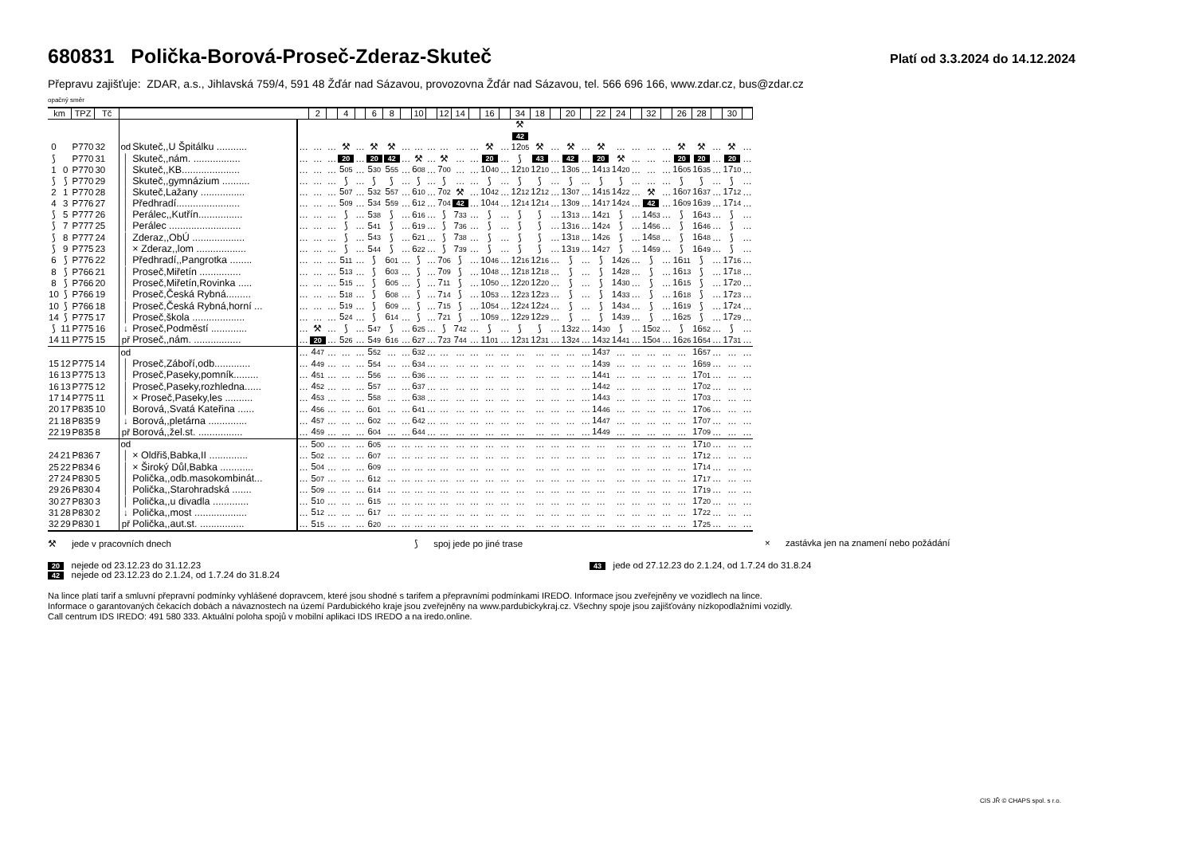680831 Polička-Borová-Proseč-Zderaz-Skuteč
Platí od 3.3.2024 do 14.12.2024
Přepravu zajišťuje: ZDAR, a.s., Jihlavská 759/4, 591 48 Žďár nad Sázavou, provozovna Žďár nad Sázavou, tel. 566 696 166, www.zdar.cz, bus@zdar.cz
opačný směr
| km | | TPZ | Tč | | | | 2 | | 4 | | 6 | 8 | | 10 | | 12 | 14 | | 16 | | 34 | 18 | | 20 | | 22 | 24 | | 32 | | 26 | 28 | | 30 | |
| --- | --- | --- | --- | --- | --- | --- | --- | --- | --- | --- | --- | --- | --- | --- | --- | --- | --- | --- | --- | --- | --- | --- | --- | --- | --- | --- | --- | --- | --- | --- | --- | --- | --- | --- | --- |
| | | | | | | | | | | | | | | | | | | | | | ⚒ 42 | | | | | | | | | | | | | | |
| 0 | | P770 | 32 | od | Skuteč,,U Špitálku ........... | … | … | … | ⚒ | … | ⚒ | ⚒ | … | … | … | … | … | … | ⚒ | … | 12 05 | ⚒ | … | ⚒ | … | ⚒ | … | … | … | … | ⚒ | ⚒ | … | ⚒ | … |
| ⟆ | | P770 | 31 | │ | Skuteč,,nám. ................. | … | … | … | 20 | … | 20 | 42 | … | ⚒ | … | ⚒ | … | … | 20 | … | ⟆ | 43 | … | 42 | … | 20 | ⚒ | … | … | … | 20 | 20 | … | 20 | … |
| 1 | 0 | P770 | 30 | │ | Skuteč,,KB..................... | … | … | … | 5 05 | … | 5 30 | 5 55 | … | 6 08 | … | 7 00 | … | … | 10 40 | … | 12 10 | 12 10 | … | 13 05 | … | 14 13 | 14 20 | … | … | … | 16 05 | 16 35 | … | 17 10 | … |
| ⟆ | ⟆ | P770 | 29 | │ | Skuteč,,gymnázium .......... | … | … | … | ⟆ | … | ⟆ | ⟆ | … | ⟆ | … | ⟆ | … | … | ⟆ | … | ⟆ | ⟆ | … | ⟆ | … | ⟆ | ⟆ | … | … | … | ⟆ | ⟆ | … | ⟆ | … |
| 2 | 1 | P770 | 28 | │ | Skuteč,Lažany ................ | … | … | … | 5 07 | … | 5 32 | 5 57 | … | 6 10 | … | 7 02 | ⚒ | … | 10 42 | … | 12 12 | 12 12 | … | 13 07 | … | 14 15 | 14 22 | … | ⚒ | … | 16 07 | 16 37 | … | 17 12 | … |
| 4 | 3 | P776 | 27 | │ | Předhradí....................... | … | … | … | 5 09 | … | 5 34 | 5 59 | … | 6 12 | … | 7 04 | 42 | … | 10 44 | … | 12 14 | 12 14 | … | 13 09 | … | 14 17 | 14 24 | … | 42 | … | 16 09 | 16 39 | … | 17 14 | … |
| ⟆ | 5 | P777 | 26 | │ | Perálec,,Kutřín................ | … | … | … | ⟆ | … | 5 38 | ⟆ | … | 6 16 | … | ⟆ | 7 33 | … | ⟆ | … | ⟆ | ⟆ | … | 13 13 | … | 14 21 | ⟆ | … | 14 53 | … | ⟆ | 16 43 | … | ⟆ | … |
| ⟆ | 7 | P777 | 25 | │ | Perálec .......................... | … | … | … | ⟆ | … | 5 41 | ⟆ | … | 6 19 | … | ⟆ | 7 36 | … | ⟆ | … | ⟆ | ⟆ | … | 13 16 | … | 14 24 | ⟆ | … | 14 56 | … | ⟆ | 16 46 | … | ⟆ | … |
| ⟆ | 8 | P777 | 24 | │ | Zderaz,,ObÚ ................... | … | … | … | ⟆ | … | 5 43 | ⟆ | … | 6 21 | … | ⟆ | 7 38 | … | ⟆ | … | ⟆ | ⟆ | … | 13 18 | … | 14 26 | ⟆ | … | 14 58 | … | ⟆ | 16 48 | … | ⟆ | … |
| ⟆ | 9 | P775 | 23 | │ | × Zderaz,,lom .................. | … | … | … | ⟆ | … | 5 44 | ⟆ | … | 6 22 | … | ⟆ | 7 39 | … | ⟆ | … | ⟆ | ⟆ | … | 13 19 | … | 14 27 | ⟆ | … | 14 59 | … | ⟆ | 16 49 | … | ⟆ | … |
| 6 | ⟆ | P776 | 22 | │ | Předhradí,,Pangrotka ........ | … | … | … | 5 11 | … | ⟆ | 6 01 | … | ⟆ | … | 7 06 | ⟆ | … | 10 46 | … | 12 16 | 12 16 | … | ⟆ | … | ⟆ | 14 26 | … | ⟆ | … | 16 11 | ⟆ | … | 17 16 | … |
| 8 | ⟆ | P766 | 21 | │ | Proseč,Miřetín ............... | … | … | … | 5 13 | … | ⟆ | 6 03 | … | ⟆ | … | 7 09 | ⟆ | … | 10 48 | … | 12 18 | 12 18 | … | ⟆ | … | ⟆ | 14 28 | … | ⟆ | … | 16 13 | ⟆ | … | 17 18 | … |
| 8 | ⟆ | P766 | 20 | │ | Proseč,Miřetín,Rovinka ..... | … | … | … | 5 15 | … | ⟆ | 6 05 | … | ⟆ | … | 7 11 | ⟆ | … | 10 50 | … | 12 20 | 12 20 | … | ⟆ | … | ⟆ | 14 30 | … | ⟆ | … | 16 15 | ⟆ | … | 17 20 | … |
| 10 | ⟆ | P766 | 19 | │ | Proseč,Česká Rybná......... | … | … | … | 5 18 | … | ⟆ | 6 08 | … | ⟆ | … | 7 14 | ⟆ | … | 10 53 | … | 12 23 | 12 23 | … | ⟆ | … | ⟆ | 14 33 | … | ⟆ | … | 16 18 | ⟆ | … | 17 23 | … |
| 10 | ⟆ | P766 | 18 | │ | Proseč,Česká Rybná,horní ... | … | … | … | 5 19 | … | ⟆ | 6 09 | … | ⟆ | … | 7 15 | ⟆ | … | 10 54 | … | 12 24 | 12 24 | … | ⟆ | … | ⟆ | 14 34 | … | ⟆ | … | 16 19 | ⟆ | … | 17 24 | … |
| 14 | ⟆ | P775 | 17 | │ | Proseč,škola ................... | … | … | … | 5 24 | … | ⟆ | 6 14 | … | ⟆ | … | 7 21 | ⟆ | … | 10 59 | … | 12 29 | 12 29 | … | ⟆ | … | ⟆ | 14 39 | … | ⟆ | … | 16 25 | ⟆ | … | 17 29 | … |
| ⟆ | 11 | P775 | 16 | ↓ | Proseč,Podměstí ............. | … | ⚒ | … | ⟆ | … | 5 47 | ⟆ | … | 6 25 | … | ⟆ | 7 42 | … | ⟆ | … | ⟆ | ⟆ | … | 13 22 | … | 14 30 | ⟆ | … | 15 02 | … | ⟆ | 16 52 | … | ⟆ | … |
| 14 | 11 | P775 | 15 | př | Proseč,,nám. ................. | … | 20 | … | 5 26 | … | 5 49 | 6 16 | … | 6 27 | … | 7 23 | 7 44 | … | 11 01 | … | 12 31 | 12 31 | … | 13 24 | … | 14 32 | 14 41 | … | 15 04 | … | 16 26 | 16 54 | … | 17 31 | … |
| | | | | od | | … | 4 47 | … | … | … | 5 52 | … | … | 6 32 | … | … | … | … | … | … | … | … | … | … | … | 14 37 | … | … | … | … | … | 16 57 | … | … | … |
| 15 | 12 | P775 | 14 | │ | Proseč,Záboří,odb............. | … | 4 49 | … | … | … | 5 54 | … | … | 6 34 | … | … | … | … | … | … | … | … | … | … | … | 14 39 | … | … | … | … | … | 16 59 | … | … | … |
| 16 | 13 | P775 | 13 | │ | Proseč,Paseky,pomník......... | … | 4 51 | … | … | … | 5 56 | … | … | 6 36 | … | … | … | … | … | … | … | … | … | … | … | 14 41 | … | … | … | … | … | 17 01 | … | … | … |
| 16 | 13 | P775 | 12 | │ | Proseč,Paseky,rozhledna...... | … | 4 52 | … | … | … | 5 57 | … | … | 6 37 | … | … | … | … | … | … | … | … | … | … | … | 14 42 | … | … | … | … | … | 17 02 | … | … | … |
| 17 | 14 | P775 | 11 | │ | × Proseč,Paseky,les .......... | … | 4 53 | … | … | … | 5 58 | … | … | 6 38 | … | … | … | … | … | … | … | … | … | … | … | 14 43 | … | … | … | … | … | 17 03 | … | … | … |
| 20 | 17 | P835 | 10 | │ | Borová,,Svatá Kateřina ...... | … | 4 56 | … | … | … | 6 01 | … | … | 6 41 | … | … | … | … | … | … | … | … | … | … | … | 14 46 | … | … | … | … | … | 17 06 | … | … | … |
| 21 | 18 | P835 | 9 | ↓ | Borová,,pletárna .............. | … | 4 57 | … | … | … | 6 02 | … | … | 6 42 | … | … | … | … | … | … | … | … | … | … | … | 14 47 | … | … | … | … | … | 17 07 | … | … | … |
| 22 | 19 | P835 | 8 | př | Borová,,žel.st. ................ | … | 4 59 | … | … | … | 6 04 | … | … | 6 44 | … | … | … | … | … | … | … | … | … | … | … | 14 49 | … | … | … | … | … | 17 09 | … | … | … |
| | | | | od | | … | 5 00 | … | … | … | 6 05 | … | … | … | … | … | … | … | … | … | … | … | … | … | … | … | … | … | … | … | … | 17 10 | … | … | … |
| 24 | 21 | P836 | 7 | │ | × Oldřiš,Babka,II .............. | … | 5 02 | … | … | … | 6 07 | … | … | … | … | … | … | … | … | … | … | … | … | … | … | … | … | … | … | … | … | 17 12 | … | … | … |
| 25 | 22 | P834 | 6 | │ | × Široký Důl,Babka ............ | … | 5 04 | … | … | … | 6 09 | … | … | … | … | … | … | … | … | … | … | … | … | … | … | … | … | … | … | … | … | 17 14 | … | … | … |
| 27 | 24 | P830 | 5 | │ | Polička,,odb.masokombinát... | … | 5 07 | … | … | … | 6 12 | … | … | … | … | … | … | … | … | … | … | … | … | … | … | … | … | … | … | … | … | 17 17 | … | … | … |
| 29 | 26 | P830 | 4 | │ | Polička,,Starohradská ....... | … | 5 09 | … | … | … | 6 14 | … | … | … | … | … | … | … | … | … | … | … | … | … | … | … | … | … | … | … | … | 17 19 | … | … | … |
| 30 | 27 | P830 | 3 | │ | Polička,,u divadla ............. | … | 5 10 | … | … | … | 6 15 | … | … | … | … | … | … | … | … | … | … | … | … | … | … | … | … | … | … | … | … | 17 20 | … | … | … |
| 31 | 28 | P830 | 2 | ↓ | Polička,,most ................... | … | 5 12 | … | … | … | 6 17 | … | … | … | … | … | … | … | … | … | … | … | … | … | … | … | … | … | … | … | … | 17 22 | … | … | … |
| 32 | 29 | P830 | 1 | př | Polička,,aut.st. ................ | … | 5 15 | … | … | … | 6 20 | … | … | … | … | … | … | … | … | … | … | … | … | … | … | … | … | … | … | … | … | 17 25 | … | … | … |
⚒ jede v pracovních dnech ⟆ spoj jede po jiné trase × zastávka jen na znamení nebo požádání
20 nejede od 23.12.23 do 31.12.23
42 nejede od 23.12.23 do 2.1.24, od 1.7.24 do 31.8.24
43 jede od 27.12.23 do 2.1.24, od 1.7.24 do 31.8.24
Na lince platí tarif a smluvní přepravní podmínky vyhlášené dopravcem, které jsou shodné s tarifem a přepravními podmínkami IREDO. Informace jsou zveřejněny ve vozidlech na lince.
Informace o garantovaných čekacích dobách a návaznostech na území Pardubického kraje jsou zveřejněny na www.pardubickykraj.cz. Všechny spoje jsou zajišťovány nízkopodlažními vozidly.
Call centrum IDS IREDO: 491 580 333. Aktuální poloha spojů v mobilní aplikaci IDS IREDO a na iredo.online.
CIS JŘ © CHAPS spol. s r.o.